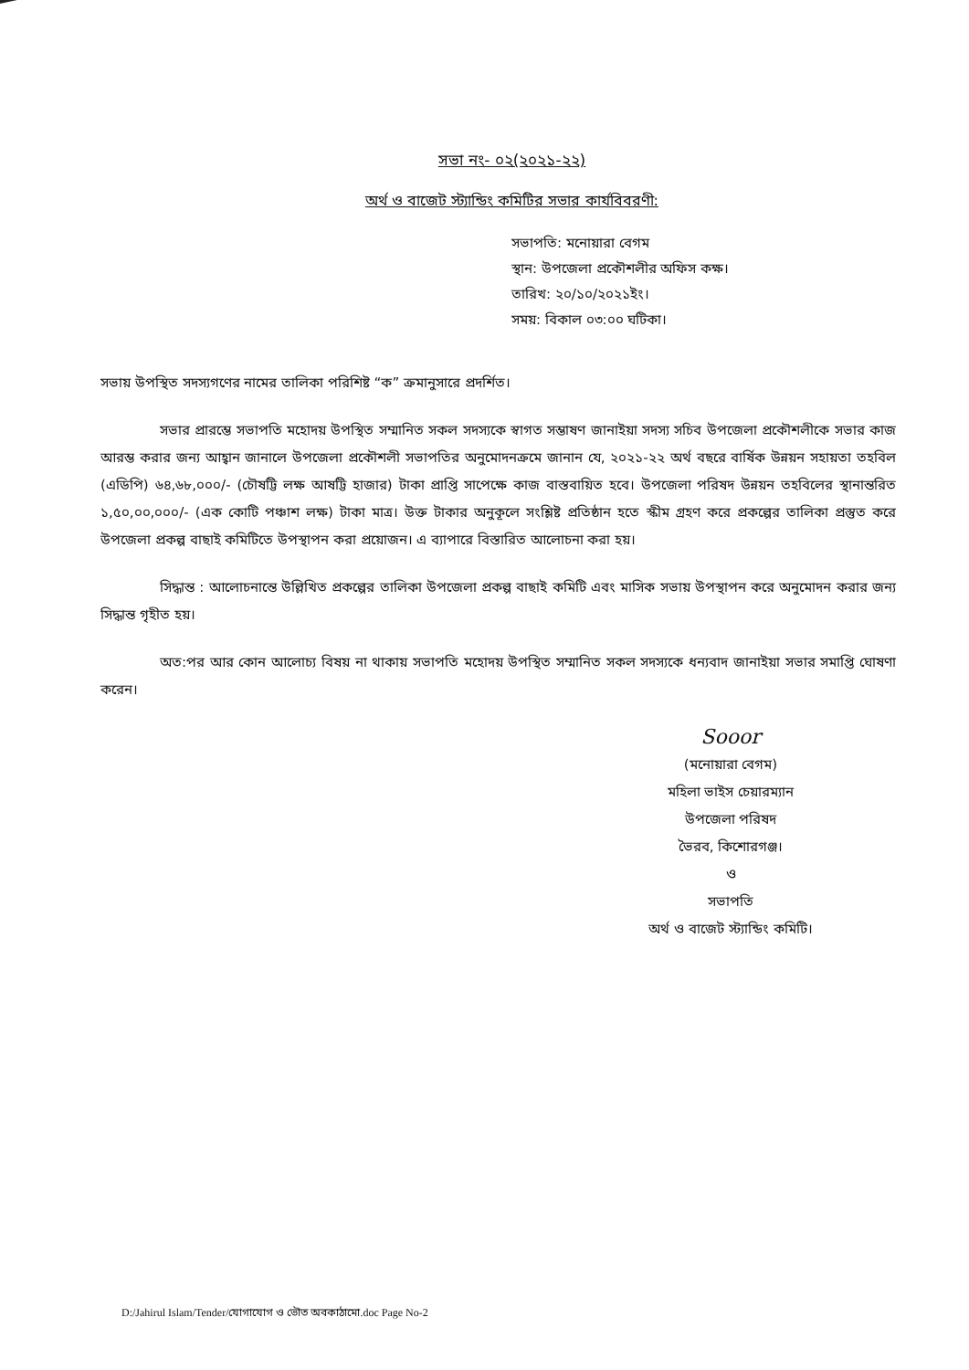সভা নং- ০২(২০২১-২২)
অর্থ ও বাজেট স্ট্যান্ডিং কমিটির সভার কার্যবিবরণী:
সভাপতি: মনোয়ারা বেগম
স্থান: উপজেলা প্রকৌশলীর অফিস কক্ষ।
তারিখ: ২০/১০/২০২১ইং।
সময়: বিকাল ০৩:০০ ঘটিকা।
সভায় উপস্থিত সদস্যগণের নামের তালিকা পরিশিষ্ট “ক” ক্রমানুসারে প্রদর্শিত।
সভার প্রারম্ভে সভাপতি মহোদয় উপস্থিত সম্মানিত সকল সদস্যকে স্বাগত সম্ভাষণ জানাইয়া সদস্য সচিব উপজেলা প্রকৌশলীকে সভার কাজ আরম্ভ করার জন্য আহ্বান জানালে উপজেলা প্রকৌশলী সভাপতির অনুমোদনক্রমে জানান যে, ২০২১-২২ অর্থ বছরে বার্ষিক উন্নয়ন সহায়তা তহবিল (এডিপি) ৬৪,৬৮,০০০/- (চৌষট্টি লক্ষ আষট্টি হাজার) টাকা প্রাপ্তি সাপেক্ষে কাজ বাস্তবায়িত হবে। উপজেলা পরিষদ উন্নয়ন তহবিলের স্থানান্তরিত ১,৫০,০০,০০০/- (এক কোটি পঞ্চাশ লক্ষ) টাকা মাত্র। উক্ত টাকার অনুকূলে সংশ্লিষ্ট প্রতিষ্ঠান হতে স্কীম গ্রহণ করে প্রকল্পের তালিকা প্রস্তুত করে উপজেলা প্রকল্প বাছাই কমিটিতে উপস্থাপন করা প্রয়োজন। এ ব্যাপারে বিস্তারিত আলোচনা করা হয়।
সিদ্ধান্ত : আলোচনান্তে উল্লিখিত প্রকল্পের তালিকা উপজেলা প্রকল্প বাছাই কমিটি এবং মাসিক সভায় উপস্থাপন করে অনুমোদন করার জন্য সিদ্ধান্ত গৃহীত হয়।
অত:পর আর কোন আলোচ্য বিষয় না থাকায় সভাপতি মহোদয় উপস্থিত সম্মানিত সকল সদস্যকে ধন্যবাদ জানাইয়া সভার সমাপ্তি ঘোষণা করেন।
Sooor
(মনোয়ারা বেগম)
মহিলা ভাইস চেয়ারম্যান
উপজেলা পরিষদ
ভৈরব, কিশোরগঞ্জ।
ও
সভাপতি
অর্থ ও বাজেট স্ট্যান্ডিং কমিটি।
D:/Jahirul Islam/Tender/যোগাযোগ ও ভৌত অবকাঠামো.doc Page No-2